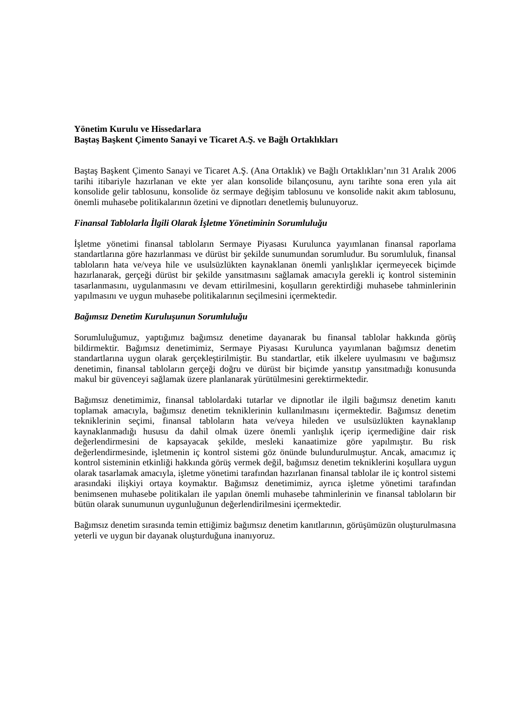Yönetim Kurulu ve Hissedarlara
Baştaş Başkent Çimento Sanayi ve Ticaret A.Ş. ve Bağlı Ortaklıkları
Baştaş Başkent Çimento Sanayi ve Ticaret A.Ş. (Ana Ortaklık) ve Bağlı Ortaklıkları’nın 31 Aralık 2006 tarihi itibariyle hazırlanan ve ekte yer alan konsolide bilançosunu, aynı tarihte sona eren yıla ait konsolide gelir tablosunu, konsolide öz sermaye değişim tablosunu ve konsolide nakit akım tablosunu, önemli muhasebe politikalarının özetini ve dipnotları denetlemiş bulunuyoruz.
Finansal Tablolarla İlgili Olarak İşletme Yönetiminin Sorumluluğu
İşletme yönetimi finansal tabloların Sermaye Piyasası Kurulunca yayımlanan finansal raporlama standartlarına göre hazırlanması ve dürüst bir şekilde sunumundan sorumludur. Bu sorumluluk, finansal tabloların hata ve/veya hile ve usulsüzlükten kaynaklanan önemli yanlışlıklar içermeyecek biçimde hazırlanarak, gerçeği dürüst bir şekilde yansıtmasını sağlamak amacıyla gerekli iç kontrol sisteminin tasarlanmasını, uygulanmasını ve devam ettirilmesini, koşulların gerektirdiği muhasebe tahminlerinin yapılmasını ve uygun muhasebe politikalarının seçilmesini içermektedir.
Bağımsız Denetim Kuruluşunun Sorumluluğu
Sorumluluğumuz, yaptığımız bağımsız denetime dayanarak bu finansal tablolar hakkında görüş bildirmektir. Bağımsız denetimimiz, Sermaye Piyasası Kurulunca yayımlanan bağımsız denetim standartlarına uygun olarak gerçekleştirilmiştir. Bu standartlar, etik ilkelere uyulmasını ve bağımsız denetimin, finansal tabloların gerçeği doğru ve dürüst bir biçimde yansıtıp yansıtmadığı konusunda makul bir güvenceyi sağlamak üzere planlanarak yürütülmesini gerektirmektedir.
Bağımsız denetimimiz, finansal tablolardaki tutarlar ve dipnotlar ile ilgili bağımsız denetim kanıtı toplamak amacıyla, bağımsız denetim tekniklerinin kullanılmasını içermektedir. Bağımsız denetim tekniklerinin seçimi, finansal tabloların hata ve/veya hileden ve usulsüzlükten kaynaklanıp kaynaklanmadığı hususu da dahil olmak üzere önemli yanlışlık içerip içermediğine dair risk değerlendirmesini de kapsayacak şekilde, mesleki kanaatimize göre yapılmıştır. Bu risk değerlendirmesinde, işletmenin iç kontrol sistemi göz önünde bulundurulmuştur. Ancak, amacımız iç kontrol sisteminin etkinliği hakkında görüş vermek değil, bağımsız denetim tekniklerini koşullara uygun olarak tasarlamak amacıyla, işletme yönetimi tarafından hazırlanan finansal tablolar ile iç kontrol sistemi arasındaki ilişkiyi ortaya koymaktır. Bağımsız denetimimiz, ayrıca işletme yönetimi tarafından benimsenen muhasebe politikaları ile yapılan önemli muhasebe tahminlerinin ve finansal tabloların bir bütün olarak sunumunun uygunluğunun değerlendirilmesini içermektedir.
Bağımsız denetim sırasında temin ettiğimiz bağımsız denetim kanıtlarının, görüşümüzün oluşturulmasına yeterli ve uygun bir dayanak oluşturduğuna inanıyoruz.